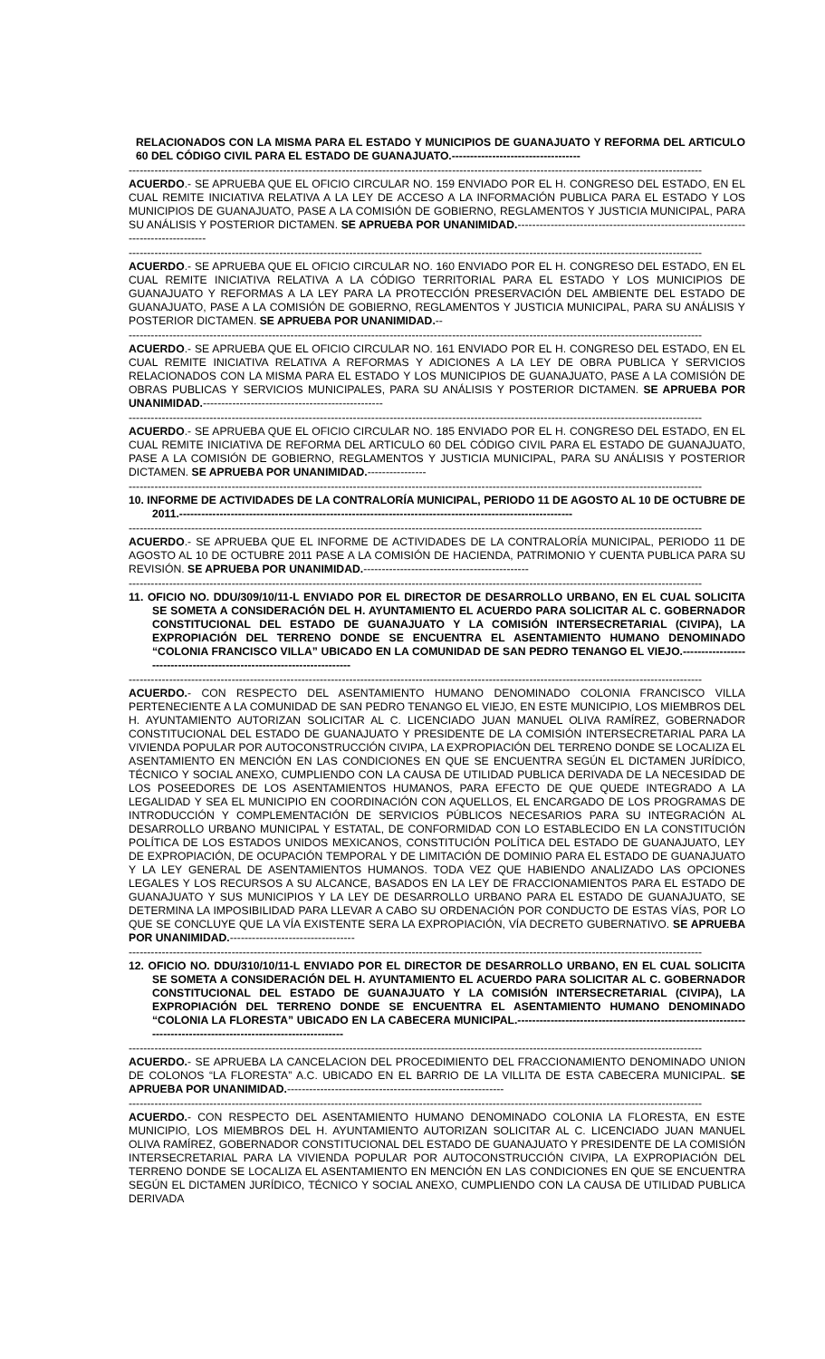RELACIONADOS CON LA MISMA PARA EL ESTADO Y MUNICIPIOS DE GUANAJUATO Y REFORMA DEL ARTICULO 60 DEL CÓDIGO CIVIL PARA EL ESTADO DE GUANAJUATO.-----------------------------------
------------------------------------------------------------------------------------------------------------------------------------------------------------
ACUERDO.- SE APRUEBA QUE EL OFICIO CIRCULAR NO. 159 ENVIADO POR EL H. CONGRESO DEL ESTADO, EN EL CUAL REMITE INICIATIVA RELATIVA A LA LEY DE ACCESO A LA INFORMACIÓN PUBLICA PARA EL ESTADO Y LOS MUNICIPIOS DE GUANAJUATO, PASE A LA COMISIÓN DE GOBIERNO, REGLAMENTOS Y JUSTICIA MUNICIPAL, PARA SU ANÁLISIS Y POSTERIOR DICTAMEN. SE APRUEBA POR UNANIMIDAD.-----------------------------------------------------------------------------------
------------------------------------------------------------------------------------------------------------------------------------------------------------
ACUERDO.- SE APRUEBA QUE EL OFICIO CIRCULAR NO. 160 ENVIADO POR EL H. CONGRESO DEL ESTADO, EN EL CUAL REMITE INICIATIVA RELATIVA A LA CÓDIGO TERRITORIAL PARA EL ESTADO Y LOS MUNICIPIOS DE GUANAJUATO Y REFORMAS A LA LEY PARA LA PROTECCIÓN PRESERVACIÓN DEL AMBIENTE DEL ESTADO DE GUANAJUATO, PASE A LA COMISIÓN DE GOBIERNO, REGLAMENTOS Y JUSTICIA MUNICIPAL, PARA SU ANÁLISIS Y POSTERIOR DICTAMEN. SE APRUEBA POR UNANIMIDAD.--
------------------------------------------------------------------------------------------------------------------------------------------------------------
ACUERDO.- SE APRUEBA QUE EL OFICIO CIRCULAR NO. 161 ENVIADO POR EL H. CONGRESO DEL ESTADO, EN EL CUAL REMITE INICIATIVA RELATIVA A REFORMAS Y ADICIONES A LA LEY DE OBRA PUBLICA Y SERVICIOS RELACIONADOS CON LA MISMA PARA EL ESTADO Y LOS MUNICIPIOS DE GUANAJUATO, PASE A LA COMISIÓN DE OBRAS PUBLICAS Y SERVICIOS MUNICIPALES, PARA SU ANÁLISIS Y POSTERIOR DICTAMEN. SE APRUEBA POR UNANIMIDAD.-------------------------------------------------
------------------------------------------------------------------------------------------------------------------------------------------------------------
ACUERDO.- SE APRUEBA QUE EL OFICIO CIRCULAR NO. 185 ENVIADO POR EL H. CONGRESO DEL ESTADO, EN EL CUAL REMITE INICIATIVA DE REFORMA DEL ARTICULO 60 DEL CÓDIGO CIVIL PARA EL ESTADO DE GUANAJUATO, PASE A LA COMISIÓN DE GOBIERNO, REGLAMENTOS Y JUSTICIA MUNICIPAL, PARA SU ANÁLISIS Y POSTERIOR DICTAMEN. SE APRUEBA POR UNANIMIDAD.----------------
------------------------------------------------------------------------------------------------------------------------------------------------------------
10. INFORME DE ACTIVIDADES DE LA CONTRALORÍA MUNICIPAL, PERIODO 11 DE AGOSTO AL 10 DE OCTUBRE DE 2011.-----------------------------------------------------------------------------------------------------------
------------------------------------------------------------------------------------------------------------------------------------------------------------
ACUERDO.- SE APRUEBA QUE EL INFORME DE ACTIVIDADES DE LA CONTRALORÍA MUNICIPAL, PERIODO 11 DE AGOSTO AL 10 DE OCTUBRE 2011 PASE A LA COMISIÓN DE HACIENDA, PATRIMONIO Y CUENTA PUBLICA PARA SU REVISIÓN. SE APRUEBA POR UNANIMIDAD.---------------------------------------------
------------------------------------------------------------------------------------------------------------------------------------------------------------
11. OFICIO NO. DDU/309/10/11-L ENVIADO POR EL DIRECTOR DE DESARROLLO URBANO, EN EL CUAL SOLICITA SE SOMETA A CONSIDERACIÓN DEL H. AYUNTAMIENTO EL ACUERDO PARA SOLICITAR AL C. GOBERNADOR CONSTITUCIONAL DEL ESTADO DE GUANAJUATO Y LA COMISIÓN INTERSECRETARIAL (CIVIPA), LA EXPROPIACIÓN DEL TERRENO DONDE SE ENCUENTRA EL ASENTAMIENTO HUMANO DENOMINADO “COLONIA FRANCISCO VILLA” UBICADO EN LA COMUNIDAD DE SAN PEDRO TENANGO EL VIEJO.-----------------------------------------------------------------------
------------------------------------------------------------------------------------------------------------------------------------------------------------
ACUERDO.- CON RESPECTO DEL ASENTAMIENTO HUMANO DENOMINADO COLONIA FRANCISCO VILLA PERTENECIENTE A LA COMUNIDAD DE SAN PEDRO TENANGO EL VIEJO, EN ESTE MUNICIPIO, LOS MIEMBROS DEL H. AYUNTAMIENTO AUTORIZAN SOLICITAR AL C. LICENCIADO JUAN MANUEL OLIVA RAMÍREZ, GOBERNADOR CONSTITUCIONAL DEL ESTADO DE GUANAJUATO Y PRESIDENTE DE LA COMISIÓN INTERSECRETARIAL PARA LA VIVIENDA POPULAR POR AUTOCONSTRUCCIÓN CIVIPA, LA EXPROPIACIÓN DEL TERRENO DONDE SE LOCALIZA EL ASENTAMIENTO EN MENCIÓN EN LAS CONDICIONES EN QUE SE ENCUENTRA SEGÚN EL DICTAMEN JURÍDICO, TÉCNICO Y SOCIAL ANEXO, CUMPLIENDO CON LA CAUSA DE UTILIDAD PUBLICA DERIVADA DE LA NECESIDAD DE LOS POSEEDORES DE LOS ASENTAMIENTOS HUMANOS, PARA EFECTO DE QUE QUEDE INTEGRADO A LA LEGALIDAD Y SEA EL MUNICIPIO EN COORDINACIÓN CON AQUELLOS, EL ENCARGADO DE LOS PROGRAMAS DE INTRODUCCIÓN Y COMPLEMENTACIÓN DE SERVICIOS PÚBLICOS NECESARIOS PARA SU INTEGRACIÓN AL DESARROLLO URBANO MUNICIPAL Y ESTATAL, DE CONFORMIDAD CON LO ESTABLECIDO EN LA CONSTITUCIÓN POLÍTICA DE LOS ESTADOS UNIDOS MEXICANOS, CONSTITUCIÓN POLÍTICA DEL ESTADO DE GUANAJUATO, LEY DE EXPROPIACIÓN, DE OCUPACIÓN TEMPORAL Y DE LIMITACIÓN DE DOMINIO PARA EL ESTADO DE GUANAJUATO Y LA LEY GENERAL DE ASENTAMIENTOS HUMANOS. TODA VEZ QUE HABIENDO ANALIZADO LAS OPCIONES LEGALES Y LOS RECURSOS A SU ALCANCE, BASADOS EN LA LEY DE FRACCIONAMIENTOS PARA EL ESTADO DE GUANAJUATO Y SUS MUNICIPIOS Y LA LEY DE DESARROLLO URBANO PARA EL ESTADO DE GUANAJUATO, SE DETERMINA LA IMPOSIBILIDAD PARA LLEVAR A CABO SU ORDENACIÓN POR CONDUCTO DE ESTAS VÍAS, POR LO QUE SE CONCLUYE QUE LA VÍA EXISTENTE SERA LA EXPROPIACIÓN, VÍA DECRETO GUBERNATIVO. SE APRUEBA POR UNANIMIDAD.----------------------------------
------------------------------------------------------------------------------------------------------------------------------------------------------------
12. OFICIO NO. DDU/310/10/11-L ENVIADO POR EL DIRECTOR DE DESARROLLO URBANO, EN EL CUAL SOLICITA SE SOMETA A CONSIDERACIÓN DEL H. AYUNTAMIENTO EL ACUERDO PARA SOLICITAR AL C. GOBERNADOR CONSTITUCIONAL DEL ESTADO DE GUANAJUATO Y LA COMISIÓN INTERSECRETARIAL (CIVIPA), LA EXPROPIACIÓN DEL TERRENO DONDE SE ENCUENTRA EL ASENTAMIENTO HUMANO DENOMINADO “COLONIA LA FLORESTA” UBICADO EN LA CABECERA MUNICIPAL.------------------------------------------------------------------------------------------------------------------
------------------------------------------------------------------------------------------------------------------------------------------------------------
ACUERDO.- SE APRUEBA LA CANCELACION DEL PROCEDIMIENTO DEL FRACCIONAMIENTO DENOMINADO UNION DE COLONOS “LA FLORESTA” A.C. UBICADO EN EL BARRIO DE LA VILLITA DE ESTA CABECERA MUNICIPAL. SE APRUEBA POR UNANIMIDAD.-----------------------------------------------------------
------------------------------------------------------------------------------------------------------------------------------------------------------------
ACUERDO.- CON RESPECTO DEL ASENTAMIENTO HUMANO DENOMINADO COLONIA LA FLORESTA, EN ESTE MUNICIPIO, LOS MIEMBROS DEL H. AYUNTAMIENTO AUTORIZAN SOLICITAR AL C. LICENCIADO JUAN MANUEL OLIVA RAMÍREZ, GOBERNADOR CONSTITUCIONAL DEL ESTADO DE GUANAJUATO Y PRESIDENTE DE LA COMISIÓN INTERSECRETARIAL PARA LA VIVIENDA POPULAR POR AUTOCONSTRUCCIÓN CIVIPA, LA EXPROPIACIÓN DEL TERRENO DONDE SE LOCALIZA EL ASENTAMIENTO EN MENCIÓN EN LAS CONDICIONES EN QUE SE ENCUENTRA SEGÚN EL DICTAMEN JURÍDICO, TÉCNICO Y SOCIAL ANEXO, CUMPLIENDO CON LA CAUSA DE UTILIDAD PUBLICA DERIVADA